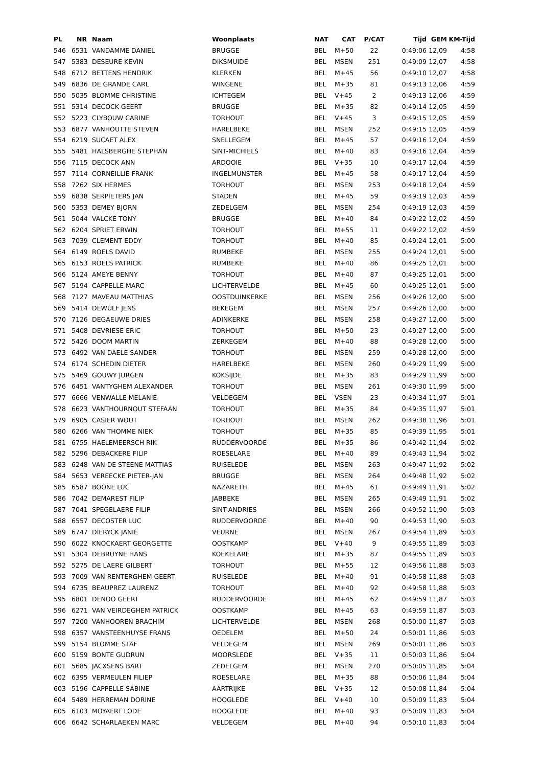| PL | NR | Naam | Woonplaats | NAT | CAT | P/CAT | Tijd | GEM | KM-Tijd |
| --- | --- | --- | --- | --- | --- | --- | --- | --- | --- |
| 546 | 6531 | VANDAMME DANIEL | BRUGGE | BEL | M+50 | 22 | 0:49:06 | 12,09 | 4:58 |
| 547 | 5383 | DESEURE KEVIN | DIKSMUIDE | BEL | MSEN | 251 | 0:49:09 | 12,07 | 4:58 |
| 548 | 6712 | BETTENS HENDRIK | KLERKEN | BEL | M+45 | 56 | 0:49:10 | 12,07 | 4:58 |
| 549 | 6836 | DE GRANDE CARL | WINGENE | BEL | M+35 | 81 | 0:49:13 | 12,06 | 4:59 |
| 550 | 5035 | BLOMME CHRISTINE | ICHTEGEM | BEL | V+45 | 2 | 0:49:13 | 12,06 | 4:59 |
| 551 | 5314 | DECOCK GEERT | BRUGGE | BEL | M+35 | 82 | 0:49:14 | 12,05 | 4:59 |
| 552 | 5223 | CLYBOUW CARINE | TORHOUT | BEL | V+45 | 3 | 0:49:15 | 12,05 | 4:59 |
| 553 | 6877 | VANHOUTTE STEVEN | HARELBEKE | BEL | MSEN | 252 | 0:49:15 | 12,05 | 4:59 |
| 554 | 6219 | SUCAET ALEX | SNELLEGEM | BEL | M+45 | 57 | 0:49:16 | 12,04 | 4:59 |
| 555 | 5481 | HALSBERGHE STEPHAN | SINT-MICHIELS | BEL | M+40 | 83 | 0:49:16 | 12,04 | 4:59 |
| 556 | 7115 | DECOCK ANN | ARDOOIE | BEL | V+35 | 10 | 0:49:17 | 12,04 | 4:59 |
| 557 | 7114 | CORNEILLIE FRANK | INGELMUNSTER | BEL | M+45 | 58 | 0:49:17 | 12,04 | 4:59 |
| 558 | 7262 | SIX HERMES | TORHOUT | BEL | MSEN | 253 | 0:49:18 | 12,04 | 4:59 |
| 559 | 6838 | SERPIETERS JAN | STADEN | BEL | M+45 | 59 | 0:49:19 | 12,03 | 4:59 |
| 560 | 5353 | DEMEY BJORN | ZEDELGEM | BEL | MSEN | 254 | 0:49:19 | 12,03 | 4:59 |
| 561 | 5044 | VALCKE TONY | BRUGGE | BEL | M+40 | 84 | 0:49:22 | 12,02 | 4:59 |
| 562 | 6204 | SPRIET ERWIN | TORHOUT | BEL | M+55 | 11 | 0:49:22 | 12,02 | 4:59 |
| 563 | 7039 | CLEMENT EDDY | TORHOUT | BEL | M+40 | 85 | 0:49:24 | 12,01 | 5:00 |
| 564 | 6149 | ROELS DAVID | RUMBEKE | BEL | MSEN | 255 | 0:49:24 | 12,01 | 5:00 |
| 565 | 6153 | ROELS PATRICK | RUMBEKE | BEL | M+40 | 86 | 0:49:25 | 12,01 | 5:00 |
| 566 | 5124 | AMEYE BENNY | TORHOUT | BEL | M+40 | 87 | 0:49:25 | 12,01 | 5:00 |
| 567 | 5194 | CAPPELLE MARC | LICHTERVELDE | BEL | M+45 | 60 | 0:49:25 | 12,01 | 5:00 |
| 568 | 7127 | MAVEAU MATTHIAS | OOSTDUINKERKE | BEL | MSEN | 256 | 0:49:26 | 12,00 | 5:00 |
| 569 | 5414 | DEWULF JENS | BEKEGEM | BEL | MSEN | 257 | 0:49:26 | 12,00 | 5:00 |
| 570 | 7126 | DEGAEUWE DRIES | ADINKERKE | BEL | MSEN | 258 | 0:49:27 | 12,00 | 5:00 |
| 571 | 5408 | DEVRIESE ERIC | TORHOUT | BEL | M+50 | 23 | 0:49:27 | 12,00 | 5:00 |
| 572 | 5426 | DOOM MARTIN | ZERKEGEM | BEL | M+40 | 88 | 0:49:28 | 12,00 | 5:00 |
| 573 | 6492 | VAN DAELE SANDER | TORHOUT | BEL | MSEN | 259 | 0:49:28 | 12,00 | 5:00 |
| 574 | 6174 | SCHEDIN DIETER | HARELBEKE | BEL | MSEN | 260 | 0:49:29 | 11,99 | 5:00 |
| 575 | 5469 | GOUWY JURGEN | KOKSIJDE | BEL | M+35 | 83 | 0:49:29 | 11,99 | 5:00 |
| 576 | 6451 | VANTYGHEM ALEXANDER | TORHOUT | BEL | MSEN | 261 | 0:49:30 | 11,99 | 5:00 |
| 577 | 6666 | VENWALLE MELANIE | VELDEGEM | BEL | VSEN | 23 | 0:49:34 | 11,97 | 5:01 |
| 578 | 6623 | VANTHOURNOUT STEFAAN | TORHOUT | BEL | M+35 | 84 | 0:49:35 | 11,97 | 5:01 |
| 579 | 6905 | CASIER WOUT | TORHOUT | BEL | MSEN | 262 | 0:49:38 | 11,96 | 5:01 |
| 580 | 6266 | VAN THOMME NIEK | TORHOUT | BEL | M+35 | 85 | 0:49:39 | 11,95 | 5:01 |
| 581 | 6755 | HAELEMEERSCH RIK | RUDDERVOORDE | BEL | M+35 | 86 | 0:49:42 | 11,94 | 5:02 |
| 582 | 5296 | DEBACKERE FILIP | ROESELARE | BEL | M+40 | 89 | 0:49:43 | 11,94 | 5:02 |
| 583 | 6248 | VAN DE STEENE MATTIAS | RUISELEDE | BEL | MSEN | 263 | 0:49:47 | 11,92 | 5:02 |
| 584 | 5653 | VEREECKE PIETER-JAN | BRUGGE | BEL | MSEN | 264 | 0:49:48 | 11,92 | 5:02 |
| 585 | 6587 | BOONE LUC | NAZARETH | BEL | M+45 | 61 | 0:49:49 | 11,91 | 5:02 |
| 586 | 7042 | DEMAREST FILIP | JABBEKE | BEL | MSEN | 265 | 0:49:49 | 11,91 | 5:02 |
| 587 | 7041 | SPEGELAERE FILIP | SINT-ANDRIES | BEL | MSEN | 266 | 0:49:52 | 11,90 | 5:03 |
| 588 | 6557 | DECOSTER LUC | RUDDERVOORDE | BEL | M+40 | 90 | 0:49:53 | 11,90 | 5:03 |
| 589 | 6747 | DIERYCK JANIE | VEURNE | BEL | MSEN | 267 | 0:49:54 | 11,89 | 5:03 |
| 590 | 6022 | KNOCKAERT GEORGETTE | OOSTKAMP | BEL | V+40 | 9 | 0:49:55 | 11,89 | 5:03 |
| 591 | 5304 | DEBRUYNE HANS | KOEKELARE | BEL | M+35 | 87 | 0:49:55 | 11,89 | 5:03 |
| 592 | 5275 | DE LAERE GILBERT | TORHOUT | BEL | M+55 | 12 | 0:49:56 | 11,88 | 5:03 |
| 593 | 7009 | VAN RENTERGHEM GEERT | RUISELEDE | BEL | M+40 | 91 | 0:49:58 | 11,88 | 5:03 |
| 594 | 6735 | BEAUPREZ LAURENZ | TORHOUT | BEL | M+40 | 92 | 0:49:58 | 11,88 | 5:03 |
| 595 | 6801 | DENOO GEERT | RUDDERVOORDE | BEL | M+45 | 62 | 0:49:59 | 11,87 | 5:03 |
| 596 | 6271 | VAN VEIRDEGHEM PATRICK | OOSTKAMP | BEL | M+45 | 63 | 0:49:59 | 11,87 | 5:03 |
| 597 | 7200 | VANHOOREN BRACHIM | LICHTERVELDE | BEL | MSEN | 268 | 0:50:00 | 11,87 | 5:03 |
| 598 | 6357 | VANSTEENHUYSE FRANS | OEDELEM | BEL | M+50 | 24 | 0:50:01 | 11,86 | 5:03 |
| 599 | 5154 | BLOMME STAF | VELDEGEM | BEL | MSEN | 269 | 0:50:01 | 11,86 | 5:03 |
| 600 | 5159 | BONTE GUDRUN | MOORSLEDE | BEL | V+35 | 11 | 0:50:03 | 11,86 | 5:04 |
| 601 | 5685 | JACXSENS BART | ZEDELGEM | BEL | MSEN | 270 | 0:50:05 | 11,85 | 5:04 |
| 602 | 6395 | VERMEULEN FILIEP | ROESELARE | BEL | M+35 | 88 | 0:50:06 | 11,84 | 5:04 |
| 603 | 5196 | CAPPELLE SABINE | AARTRIJKE | BEL | V+35 | 12 | 0:50:08 | 11,84 | 5:04 |
| 604 | 5489 | HERREMAN DORINE | HOOGLEDE | BEL | V+40 | 10 | 0:50:09 | 11,83 | 5:04 |
| 605 | 6103 | MOYAERT LODE | HOOGLEDE | BEL | M+40 | 93 | 0:50:09 | 11,83 | 5:04 |
| 606 | 6642 | SCHARLAEKEN MARC | VELDEGEM | BEL | M+40 | 94 | 0:50:10 | 11,83 | 5:04 |